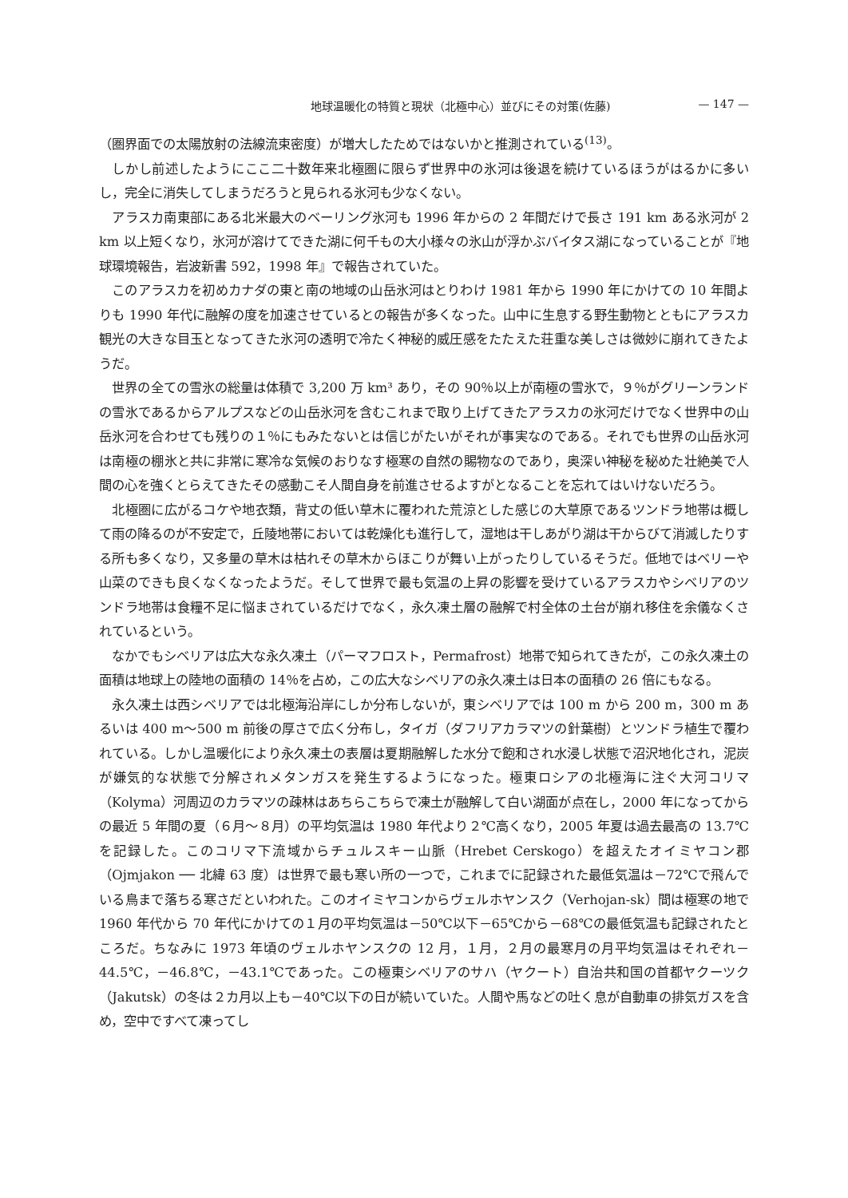地球温暖化の特質と現状（北極中心）並びにその対策(佐藤) — 147 —
（圏界面での太陽放射の法線流束密度）が増大したためではないかと推測されている<sup>(13)</sup>。
しかし前述したようにここ二十数年来北極圏に限らず世界中の氷河は後退を続けているほうがはるかに多いし，完全に消失してしまうだろうと見られる氷河も少なくない。
アラスカ南東部にある北米最大のベーリング氷河も 1996 年からの 2 年間だけで長さ 191 km ある氷河が 2 km 以上短くなり，氷河が溶けてできた湖に何千もの大小様々の氷山が浮かぶバイタス湖になっていることが『地球環境報告，岩波新書 592，1998 年』で報告されていた。
このアラスカを初めカナダの東と南の地域の山岳氷河はとりわけ 1981 年から 1990 年にかけての 10 年間よりも 1990 年代に融解の度を加速させているとの報告が多くなった。山中に生息する野生動物とともにアラスカ観光の大きな目玉となってきた氷河の透明で冷たく神秘的威圧感をたたえた荘重な美しさは微妙に崩れてきたようだ。
世界の全ての雪氷の総量は体積で 3,200 万 km³ あり，その 90％以上が南極の雪氷で，９％がグリーンランドの雪氷であるからアルプスなどの山岳氷河を含むこれまで取り上げてきたアラスカの氷河だけでなく世界中の山岳氷河を合わせても残りの１％にもみたないとは信じがたいがそれが事実なのである。それでも世界の山岳氷河は南極の棚氷と共に非常に寒冷な気候のおりなす極寒の自然の賜物なのであり，奥深い神秘を秘めた壮絶美で人間の心を強くとらえてきたその感動こそ人間自身を前進させるよすがとなることを忘れてはいけないだろう。
北極圏に広がるコケや地衣類，背丈の低い草木に覆われた荒涼とした感じの大草原であるツンドラ地帯は概して雨の降るのが不安定で，丘陵地帯においては乾燥化も進行して，湿地は干しあがり湖は干からびて消滅したりする所も多くなり，又多量の草木は枯れその草木からほこりが舞い上がったりしているそうだ。低地ではベリーや山菜のできも良くなくなったようだ。そして世界で最も気温の上昇の影響を受けているアラスカやシベリアのツンドラ地帯は食糧不足に悩まされているだけでなく，永久凍土層の融解で村全体の土台が崩れ移住を余儀なくされているという。
なかでもシベリアは広大な永久凍土（パーマフロスト，Permafrost）地帯で知られてきたが，この永久凍土の面積は地球上の陸地の面積の 14％を占め，この広大なシベリアの永久凍土は日本の面積の 26 倍にもなる。
永久凍土は西シベリアでは北極海沿岸にしか分布しないが，東シベリアでは 100 m から 200 m，300 m あるいは 400 m〜500 m 前後の厚さで広く分布し，タイガ（ダフリアカラマツの針葉樹）とツンドラ植生で覆われている。しかし温暖化により永久凍土の表層は夏期融解した水分で飽和され水浸し状態で沼沢地化され，泥炭が嫌気的な状態で分解されメタンガスを発生するようになった。極東ロシアの北極海に注ぐ大河コリマ（Kolyma）河周辺のカラマツの疎林はあちらこちらで凍土が融解して白い湖面が点在し，2000 年になってからの最近 5 年間の夏（６月〜８月）の平均気温は 1980 年代より２℃高くなり，2005 年夏は過去最高の 13.7℃を記録した。このコリマ下流域からチュルスキー山脈（Hrebet Cerskogo）を超えたオイミヤコン郡（Ojmjakon ── 北緯 63 度）は世界で最も寒い所の一つで，これまでに記録された最低気温は－72℃で飛んでいる鳥まで落ちる寒さだといわれた。このオイミヤコンからヴェルホヤンスク（Verhojan-sk）間は極寒の地で 1960 年代から 70 年代にかけての１月の平均気温は－50℃以下－65℃から－68℃の最低気温も記録されたところだ。ちなみに 1973 年頃のヴェルホヤンスクの 12 月，１月，２月の最寒月の月平均気温はそれぞれ－44.5℃，－46.8℃，－43.1℃であった。この極東シベリアのサハ（ヤクート）自治共和国の首都ヤクーツク（Jakutsk）の冬は２カ月以上も－40℃以下の日が続いていた。人間や馬などの吐く息が自動車の排気ガスを含め，空中ですべて凍ってし